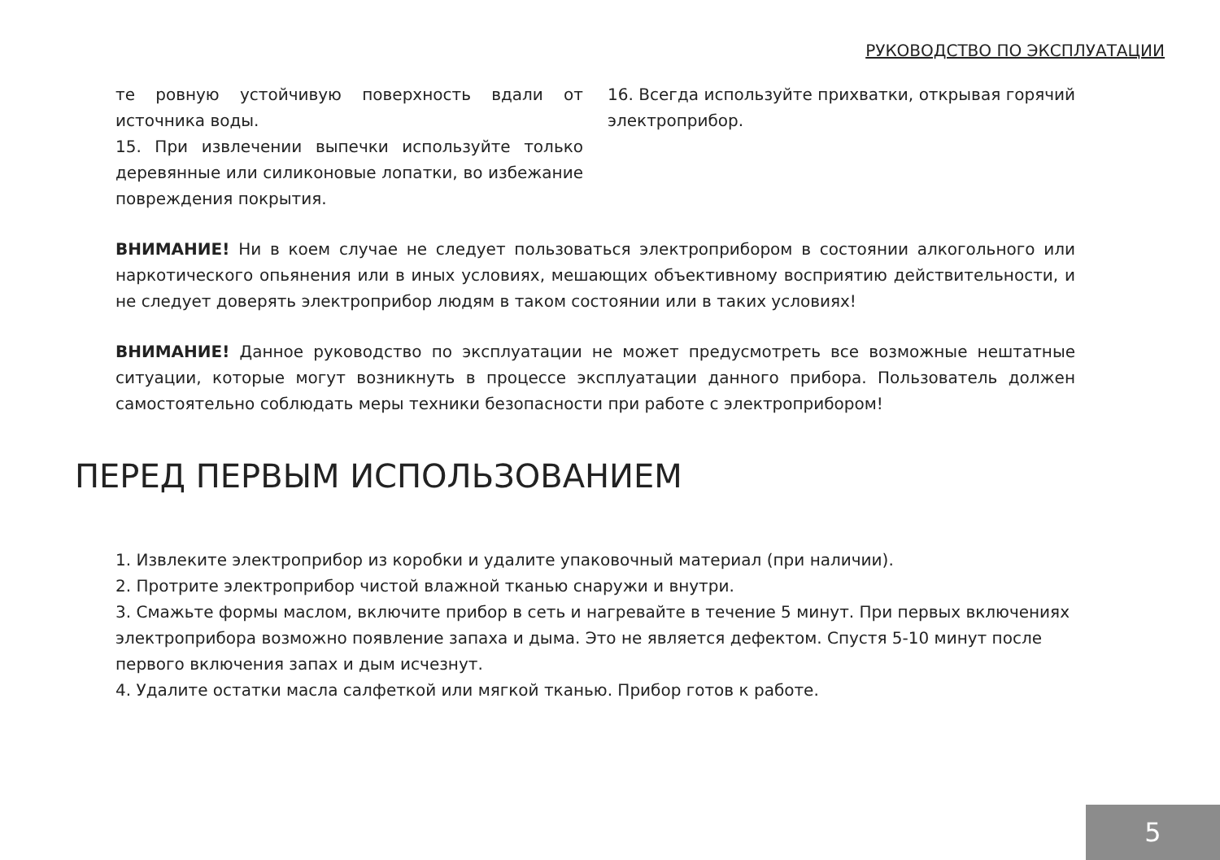РУКОВОДСТВО ПО ЭКСПЛУАТАЦИИ
те ровную устойчивую поверхность вдали от источника воды.
15. При извлечении выпечки используйте только деревянные или силиконовые лопатки, во избежание повреждения покрытия.
16. Всегда используйте прихватки, открывая горячий электроприбор.
ВНИМАНИЕ! Ни в коем случае не следует пользоваться электроприбором в состоянии алкогольного или наркотического опьянения или в иных условиях, мешающих объективному восприятию действительности, и не следует доверять электроприбор людям в таком состоянии или в таких условиях!
ВНИМАНИЕ! Данное руководство по эксплуатации не может предусмотреть все возможные нештатные ситуации, которые могут возникнуть в процессе эксплуатации данного прибора. Пользователь должен самостоятельно соблюдать меры техники безопасности при работе с электроприбором!
ПЕРЕД ПЕРВЫМ ИСПОЛЬЗОВАНИЕМ
1. Извлеките электроприбор из коробки и удалите упаковочный материал (при наличии).
2. Протрите электроприбор чистой влажной тканью снаружи и внутри.
3. Смажьте формы маслом, включите прибор в сеть и нагревайте в течение 5 минут. При первых включениях электроприбора возможно появление запаха и дыма. Это не является дефектом. Спустя 5-10 минут после первого включения запах и дым исчезнут.
4. Удалите остатки масла салфеткой или мягкой тканью. Прибор готов к работе.
5